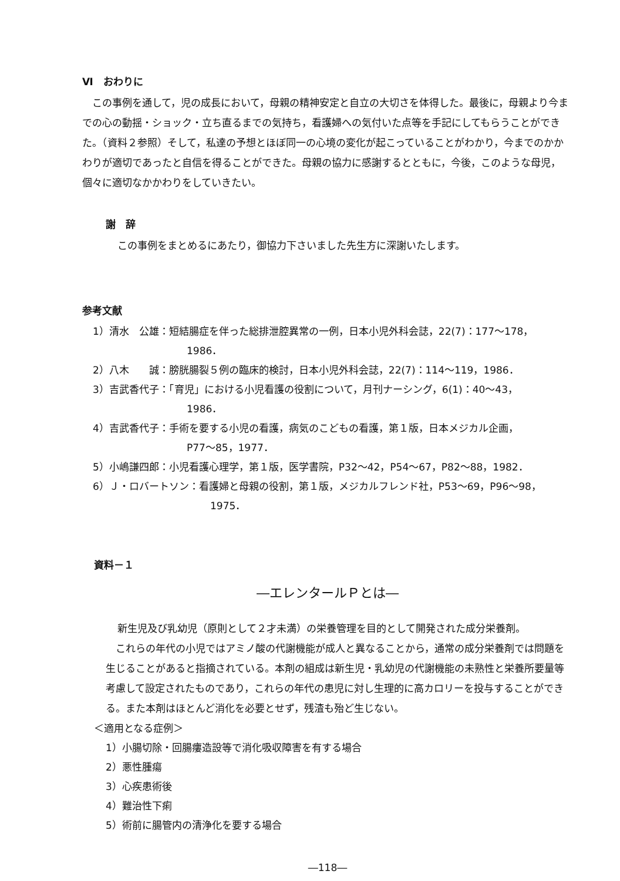Ⅵ　おわりに
この事例を通して，児の成長において，母親の精神安定と自立の大切さを体得した。最後に，母親より今までの心の動揺・ショック・立ち直るまでの気持ち，看護婦への気付いた点等を手記にしてもらうことができた。（資料２参照）そして，私達の予想とほぼ同一の心境の変化が起こっていることがわかり，今までのかかわりが適切であったと自信を得ることができた。母親の協力に感謝するとともに，今後，このような母児，個々に適切なかかわりをしていきたい。
謝　辞
この事例をまとめるにあたり，御協力下さいました先生方に深謝いたします。
参考文献
1）清水　公雄：短結腸症を伴った総排泄腔異常の一例，日本小児外科会誌，22(7)：177〜178，
1986．
2）八木　　誠：膀胱腸裂５例の臨床的検討，日本小児外科会誌，22(7)：114〜119，1986．
3）吉武香代子：「育児」における小児看護の役割について，月刊ナーシング，6(1)：40〜43，
1986．
4）吉武香代子：手術を要する小児の看護，病気のこどもの看護，第１版，日本メジカル企画，
P77〜85，1977．
5）小嶋謙四郎：小児看護心理学，第１版，医学書院，P32〜42，P54〜67，P82〜88，1982．
6）Ｊ・ロバートソン：看護婦と母親の役割，第１版，メジカルフレンド社，P53〜69，P96〜98，
1975．
資料－１
―エレンタールＰとは―
新生児及び乳幼児（原則として２才未満）の栄養管理を目的として開発された成分栄養剤。
これらの年代の小児ではアミノ酸の代謝機能が成人と異なることから，通常の成分栄養剤では問題を生じることがあると指摘されている。本剤の組成は新生児・乳幼児の代謝機能の未熟性と栄養所要量等考慮して設定されたものであり，これらの年代の患児に対し生理的に高カロリーを投与することができる。また本剤はほとんど消化を必要とせず，残渣も殆ど生じない。
＜適用となる症例＞
1）小腸切除・回腸瘻造設等で消化吸収障害を有する場合
2）悪性腫瘍
3）心疾患術後
4）難治性下痢
5）術前に腸管内の清浄化を要する場合
―118―